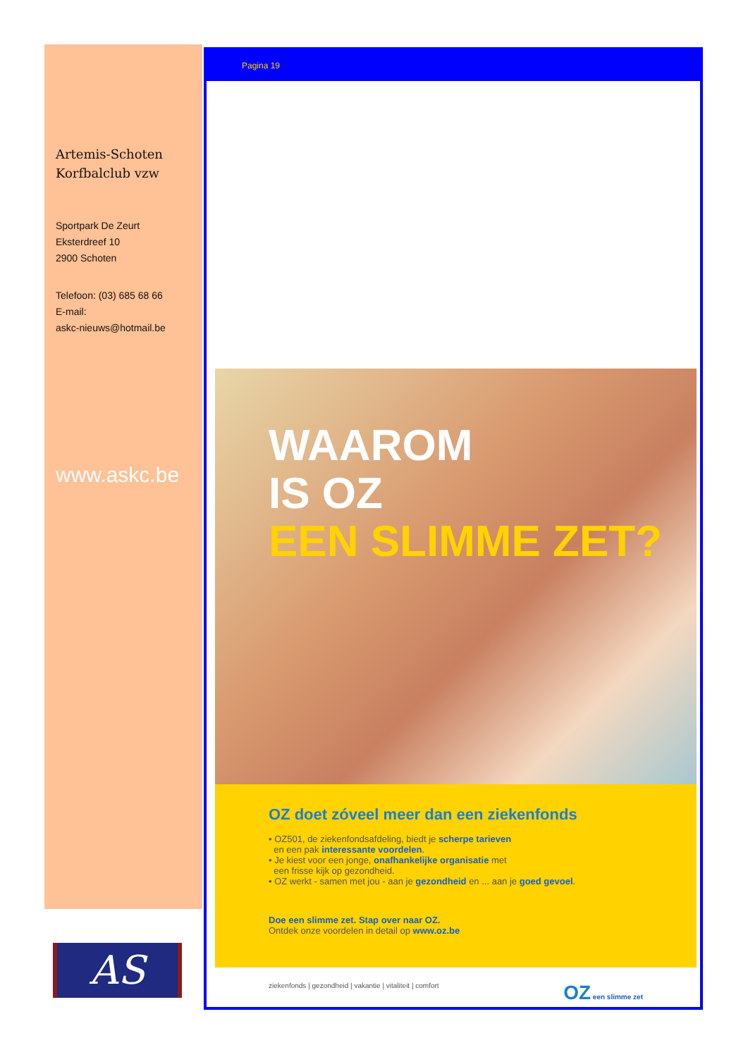Artemis-Schoten
Korfbalclub vzw
Sportpark De Zeurt
Eksterdreef 10
2900 Schoten
Telefoon: (03) 685 68 66
E-mail:
askc-nieuws@hotmail.be
www.askc.be
AS
Pagina 19
WAAROM
IS OZ
EEN SLIMME ZET?
OZ doet zóveel meer dan een ziekenfonds
• OZ501, de ziekenfondsafdeling, biedt je scherpe tarieven
en een pak interessante voordelen.
• Je kiest voor een jonge, onafhankelijke organisatie met
een frisse kijk op gezondheid.
• OZ werkt - samen met jou - aan je gezondheid en ... aan je goed gevoel.
Doe een slimme zet. Stap over naar OZ.
Ontdek onze voordelen in detail op www.oz.be
ziekenfonds | gezondheid | vakantie | vitaliteit | comfort OZ een slimme zet